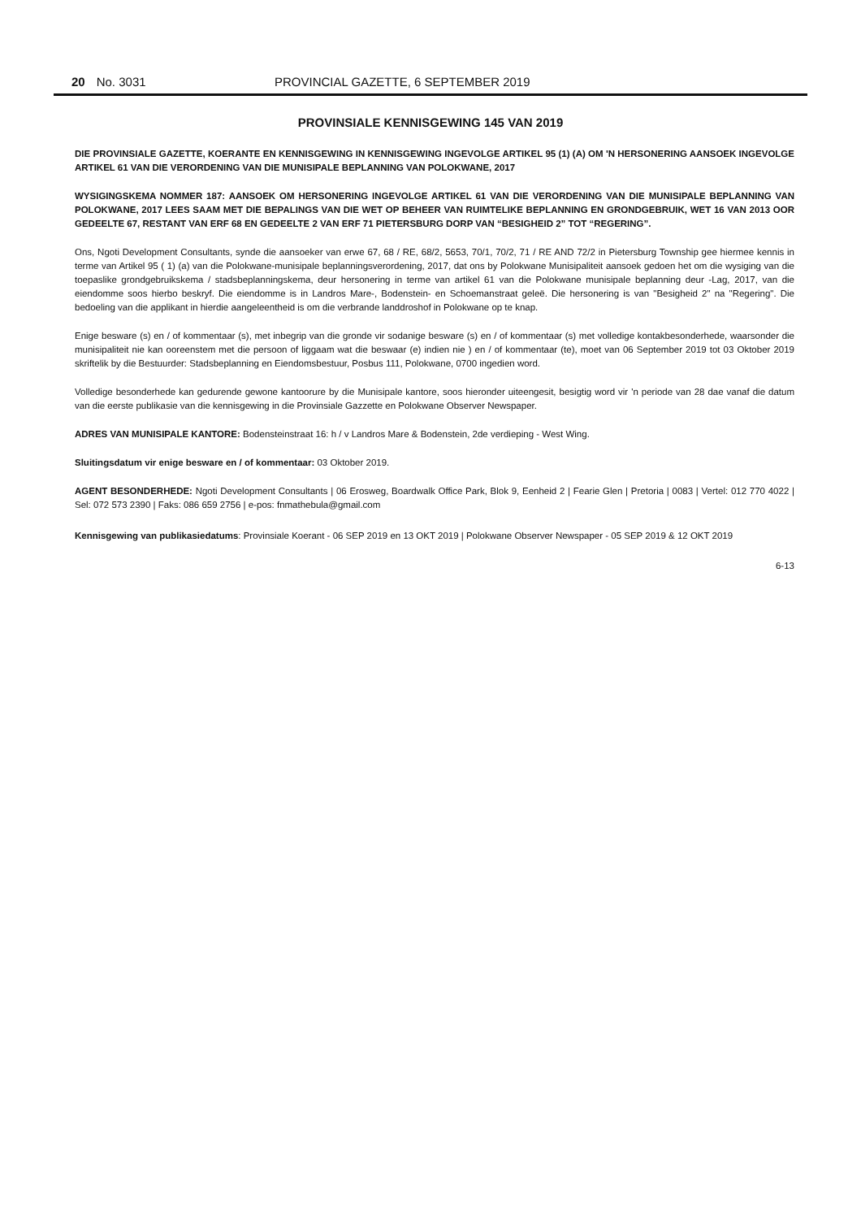20 No. 3031 PROVINCIAL GAZETTE, 6 SEPTEMBER 2019
PROVINSIALE KENNISGEWING 145 VAN 2019
DIE PROVINSIALE GAZETTE, KOERANTE EN KENNISGEWING IN KENNISGEWING INGEVOLGE ARTIKEL 95 (1) (A) OM 'N HERSONERING AANSOEK INGEVOLGE ARTIKEL 61 VAN DIE VERORDENING VAN DIE MUNISIPALE BEPLANNING VAN POLOKWANE, 2017
WYSIGINGSKEMA NOMMER 187: AANSOEK OM HERSONERING INGEVOLGE ARTIKEL 61 VAN DIE VERORDENING VAN DIE MUNISIPALE BEPLANNING VAN POLOKWANE, 2017 LEES SAAM MET DIE BEPALINGS VAN DIE WET OP BEHEER VAN RUIMTELIKE BEPLANNING EN GRONDGEBRUIK, WET 16 VAN 2013 OOR GEDEELTE 67, RESTANT VAN ERF 68 EN GEDEELTE 2 VAN ERF 71 PIETERSBURG DORP VAN “BESIGHEID 2” TOT “REGERING”.
Ons, Ngoti Development Consultants, synde die aansoeker van erwe 67, 68 / RE, 68/2, 5653, 70/1, 70/2, 71 / RE AND 72/2 in Pietersburg Township gee hiermee kennis in terme van Artikel 95 ( 1) (a) van die Polokwane-munisipale beplanningsverordening, 2017, dat ons by Polokwane Munisipaliteit aansoek gedoen het om die wysiging van die toepaslike grondgebruikskema / stadsbeplanningskema, deur hersonering in terme van artikel 61 van die Polokwane munisipale beplanning deur -Lag, 2017, van die eiendomme soos hierbo beskryf. Die eiendomme is in Landros Mare-, Bodenstein- en Schoemanstraat geleë. Die hersonering is van "Besigheid 2" na "Regering". Die bedoeling van die applikant in hierdie aangeleentheid is om die verbrande landdroshof in Polokwane op te knap.
Enige besware (s) en / of kommentaar (s), met inbegrip van die gronde vir sodanige besware (s) en / of kommentaar (s) met volledige kontakbesonderhede, waarsonder die munisipaliteit nie kan ooreenstem met die persoon of liggaam wat die beswaar (e) indien nie ) en / of kommentaar (te), moet van 06 September 2019 tot 03 Oktober 2019 skriftelik by die Bestuurder: Stadsbeplanning en Eiendomsbestuur, Posbus 111, Polokwane, 0700 ingedien word.
Volledige besonderhede kan gedurende gewone kantoorure by die Munisipale kantore, soos hieronder uiteengesit, besigtig word vir 'n periode van 28 dae vanaf die datum van die eerste publikasie van die kennisgewing in die Provinsiale Gazzette en Polokwane Observer Newspaper.
ADRES VAN MUNISIPALE KANTORE: Bodensteinstraat 16: h / v Landros Mare & Bodenstein, 2de verdieping - West Wing.
Sluitingsdatum vir enige besware en / of kommentaar: 03 Oktober 2019.
AGENT BESONDERHEDE: Ngoti Development Consultants | 06 Erosweg, Boardwalk Office Park, Blok 9, Eenheid 2 | Fearie Glen | Pretoria | 0083 | Vertel: 012 770 4022 | Sel: 072 573 2390 | Faks: 086 659 2756 | e-pos: fnmathebula@gmail.com
Kennisgewing van publikasiedatums: Provinsiale Koerant - 06 SEP 2019 en 13 OKT 2019 | Polokwane Observer Newspaper - 05 SEP 2019 & 12 OKT 2019
6-13